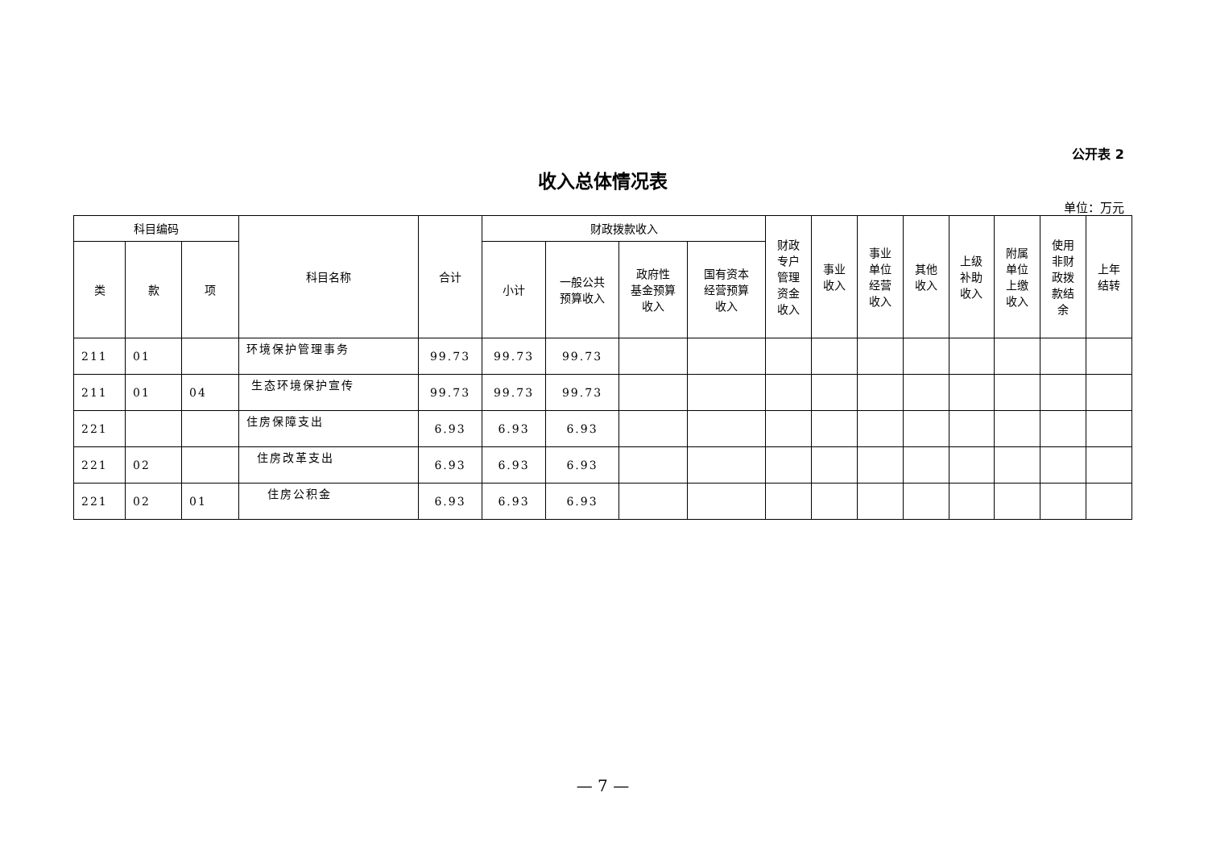公开表 2
收入总体情况表
单位：万元
| 科目编码 | | | 科目名称 | 合计 | 财政拨款收入 | | | | 财政 专户 管理 资金 收入 | 事业 收入 | 事业 单位 经营 收入 | 其他 收入 | 上级 补助 收入 | 附属 单位 上缴 收入 | 使用 非财 政拨 款结 余 | 上年 结转 |
| --- | --- | --- | --- | --- | --- | --- | --- | --- | --- | --- | --- | --- | --- | --- | --- | --- |
| 类 | 款 | 项 | | | 小计 | 一般公共 预算收入 | 政府性 基金预算 收入 | 国有资本 经营预算 收入 | | | | | | | | |
| 211 | 01 | | 环境保护管理事务 | 99.73 | 99.73 | 99.73 | | | | | | | | | | |
| 211 | 01 | 04 | 生态环境保护宣传 | 99.73 | 99.73 | 99.73 | | | | | | | | | | |
| 221 | | | 住房保障支出 | 6.93 | 6.93 | 6.93 | | | | | | | | | | |
| 221 | 02 | | 住房改革支出 | 6.93 | 6.93 | 6.93 | | | | | | | | | | |
| 221 | 02 | 01 | 住房公积金 | 6.93 | 6.93 | 6.93 | | | | | | | | | | |
— 7 —